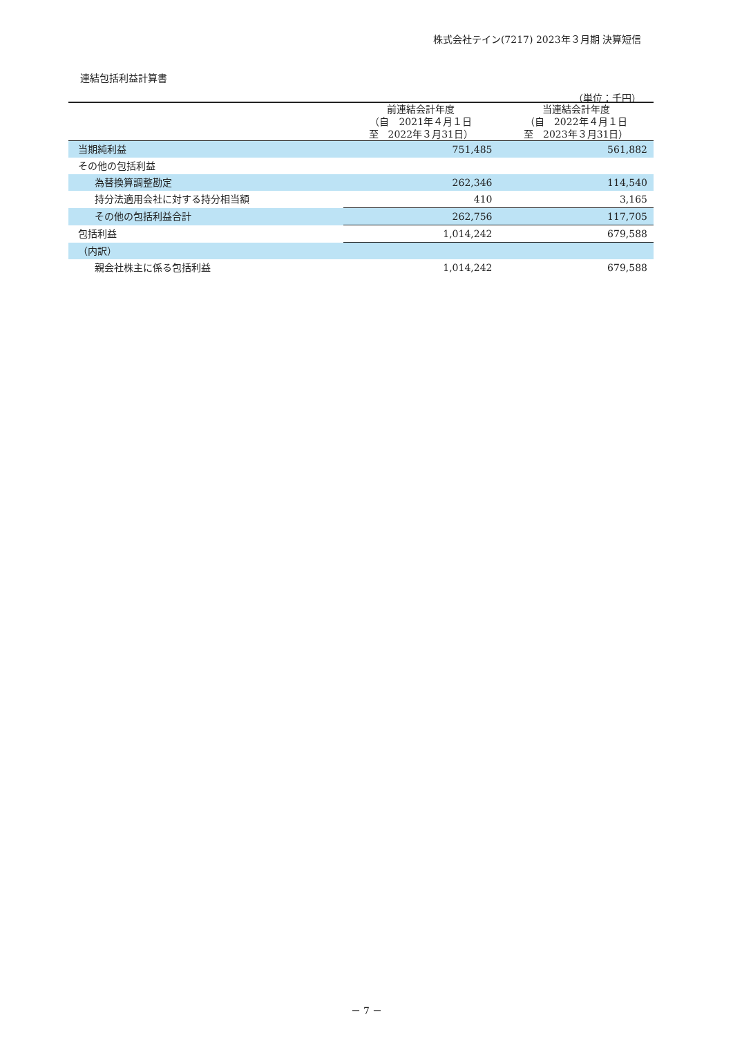株式会社テイン(7217) 2023年３月期 決算短信
連結包括利益計算書
（単位：千円）
| | 前連結会計年度 （自 2021年４月１日 至 2022年３月31日） | 当連結会計年度 （自 2022年４月１日 至 2023年３月31日） |
| --- | --- | --- |
| 当期純利益 | 751,485 | 561,882 |
| その他の包括利益 | | |
| 為替換算調整勘定 | 262,346 | 114,540 |
| 持分法適用会社に対する持分相当額 | 410 | 3,165 |
| その他の包括利益合計 | 262,756 | 117,705 |
| 包括利益 | 1,014,242 | 679,588 |
| （内訳） | | |
| 親会社株主に係る包括利益 | 1,014,242 | 679,588 |
－ 7 －